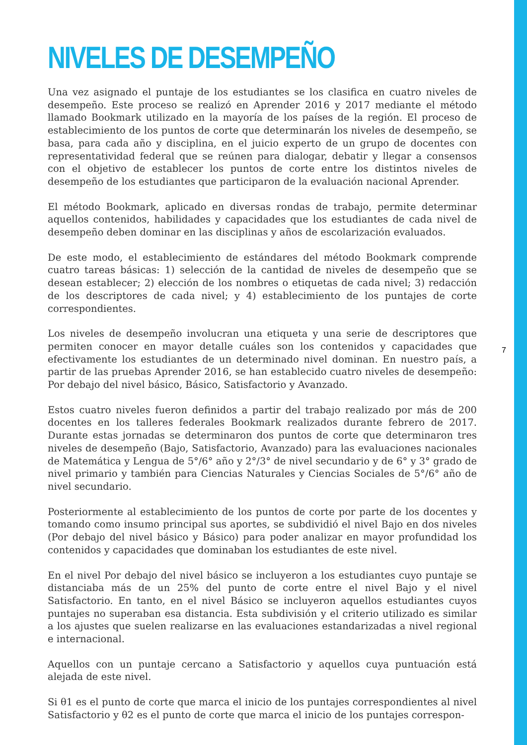NIVELES DE DESEMPEÑO
Una vez asignado el puntaje de los estudiantes se los clasifica en cuatro niveles de desempeño. Este proceso se realizó en Aprender 2016 y 2017 mediante el método llamado Bookmark utilizado en la mayoría de los países de la región. El proceso de establecimiento de los puntos de corte que determinarán los niveles de desempeño, se basa, para cada año y disciplina, en el juicio experto de un grupo de docentes con representatividad federal que se reúnen para dialogar, debatir y llegar a consensos con el objetivo de establecer los puntos de corte entre los distintos niveles de desempeño de los estudiantes que participaron de la evaluación nacional Aprender.
El método Bookmark, aplicado en diversas rondas de trabajo, permite determinar aquellos contenidos, habilidades y capacidades que los estudiantes de cada nivel de desempeño deben dominar en las disciplinas y años de escolarización evaluados.
De este modo, el establecimiento de estándares del método Bookmark comprende cuatro tareas básicas: 1) selección de la cantidad de niveles de desempeño que se desean establecer; 2) elección de los nombres o etiquetas de cada nivel; 3) redacción de los descriptores de cada nivel; y 4) establecimiento de los puntajes de corte correspondientes.
Los niveles de desempeño involucran una etiqueta y una serie de descriptores que permiten conocer en mayor detalle cuáles son los contenidos y capacidades que efectivamente los estudiantes de un determinado nivel dominan. En nuestro país, a partir de las pruebas Aprender 2016, se han establecido cuatro niveles de desempeño: Por debajo del nivel básico, Básico, Satisfactorio y Avanzado.
Estos cuatro niveles fueron definidos a partir del trabajo realizado por más de 200 docentes en los talleres federales Bookmark realizados durante febrero de 2017. Durante estas jornadas se determinaron dos puntos de corte que determinaron tres niveles de desempeño (Bajo, Satisfactorio, Avanzado) para las evaluaciones nacionales de Matemática y Lengua de 5°/6° año y 2°/3° de nivel secundario y de 6° y 3° grado de nivel primario y también para Ciencias Naturales y Ciencias Sociales de 5°/6° año de nivel secundario.
Posteriormente al establecimiento de los puntos de corte por parte de los docentes y tomando como insumo principal sus aportes, se subdividió el nivel Bajo en dos niveles (Por debajo del nivel básico y Básico) para poder analizar en mayor profundidad los contenidos y capacidades que dominaban los estudiantes de este nivel.
En el nivel Por debajo del nivel básico se incluyeron a los estudiantes cuyo puntaje se distanciaba más de un 25% del punto de corte entre el nivel Bajo y el nivel Satisfactorio. En tanto, en el nivel Básico se incluyeron aquellos estudiantes cuyos puntajes no superaban esa distancia. Esta subdivisión y el criterio utilizado es similar a los ajustes que suelen realizarse en las evaluaciones estandarizadas a nivel regional e internacional.
Aquellos con un puntaje cercano a Satisfactorio y aquellos cuya puntuación está alejada de este nivel.
Si θ1 es el punto de corte que marca el inicio de los puntajes correspondientes al nivel Satisfactorio y θ2 es el punto de corte que marca el inicio de los puntajes correspon-
7